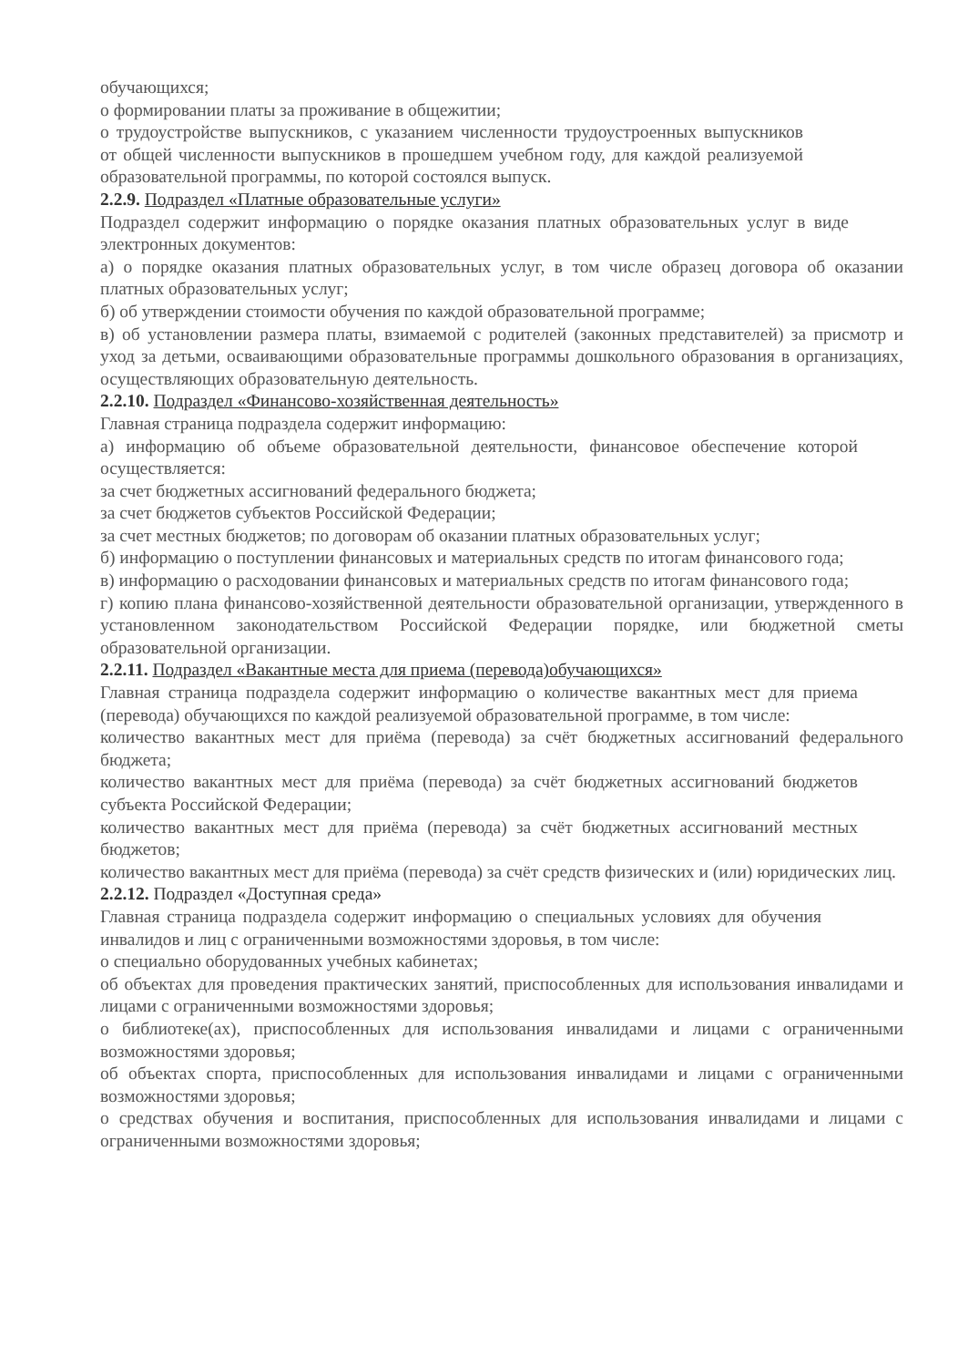обучающихся;
о формировании платы за проживание в общежитии;
о трудоустройстве выпускников, с указанием численности трудоустроенных выпускников от общей численности выпускников в прошедшем учебном году, для каждой реализуемой образовательной программы, по которой состоялся выпуск.
2.2.9. Подраздел «Платные образовательные услуги»
Подраздел содержит информацию о порядке оказания платных образовательных услуг в виде электронных документов:
а) о порядке оказания платных образовательных услуг, в том числе образец договора об оказании платных образовательных услуг;
б) об утверждении стоимости обучения по каждой образовательной программе;
в) об установлении размера платы, взимаемой с родителей (законных представителей) за присмотр и уход за детьми, осваивающими образовательные программы дошкольного образования в организациях, осуществляющих образовательную деятельность.
2.2.10. Подраздел «Финансово-хозяйственная деятельность»
Главная страница подраздела содержит информацию:
а) информацию об объеме образовательной деятельности, финансовое обеспечение которой осуществляется:
за счет бюджетных ассигнований федерального бюджета;
за счет бюджетов субъектов Российской Федерации;
за счет местных бюджетов; по договорам об оказании платных образовательных услуг;
б) информацию о поступлении финансовых и материальных средств по итогам финансового года;
в) информацию о расходовании финансовых и материальных средств по итогам финансового года;
г) копию плана финансово-хозяйственной деятельности образовательной организации, утвержденного в установленном законодательством Российской Федерации порядке, или бюджетной сметы образовательной организации.
2.2.11. Подраздел «Вакантные места для приема (перевода)обучающихся»
Главная страница подраздела содержит информацию о количестве вакантных мест для приема (перевода) обучающихся по каждой реализуемой образовательной программе, в том числе:
количество вакантных мест для приёма (перевода) за счёт бюджетных ассигнований федерального бюджета;
количество вакантных мест для приёма (перевода) за счёт бюджетных ассигнований бюджетов субъекта Российской Федерации;
количество вакантных мест для приёма (перевода) за счёт бюджетных ассигнований местных бюджетов;
количество вакантных мест для приёма (перевода) за счёт средств физических и (или) юридических лиц.
2.2.12. Подраздел «Доступная среда»
Главная страница подраздела содержит информацию о специальных условиях для обучения инвалидов и лиц с ограниченными возможностями здоровья, в том числе:
о специально оборудованных учебных кабинетах;
об объектах для проведения практических занятий, приспособленных для использования инвалидами и лицами с ограниченными возможностями здоровья;
о библиотеке(ах), приспособленных для использования инвалидами и лицами с ограниченными возможностями здоровья;
об объектах спорта, приспособленных для использования инвалидами и лицами с ограниченными возможностями здоровья;
о средствах обучения и воспитания, приспособленных для использования инвалидами и лицами с ограниченными возможностями здоровья;